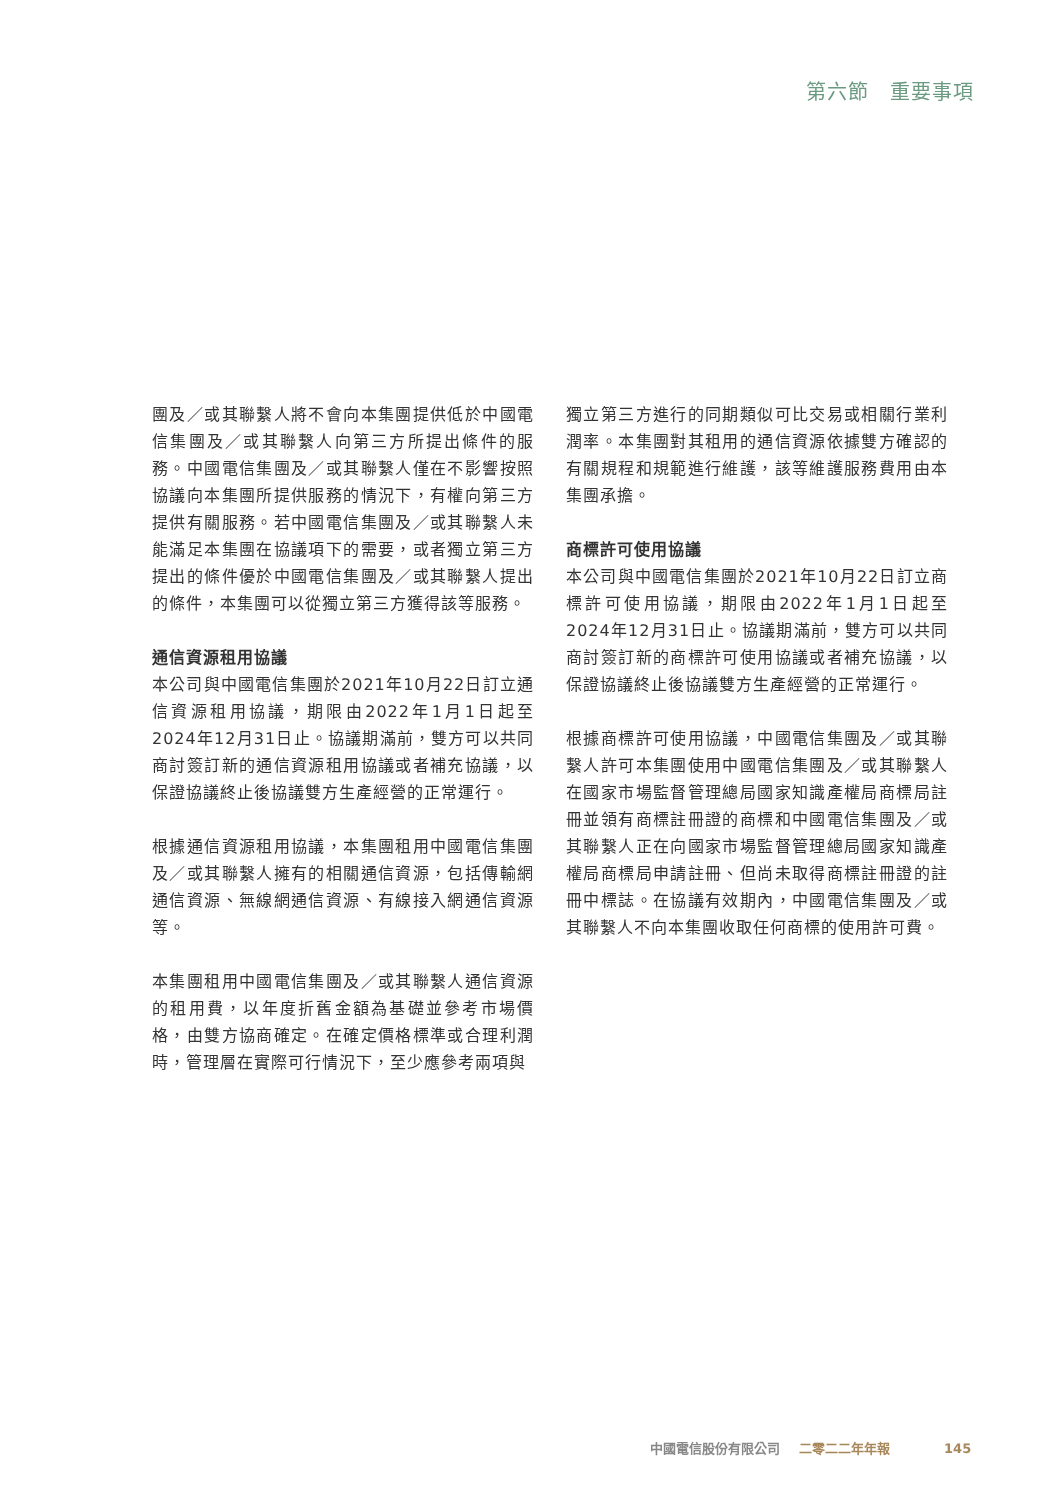第六節　重要事項
團及／或其聯繫人將不會向本集團提供低於中國電信集團及／或其聯繫人向第三方所提出條件的服務。中國電信集團及／或其聯繫人僅在不影響按照協議向本集團所提供服務的情況下，有權向第三方提供有關服務。若中國電信集團及／或其聯繫人未能滿足本集團在協議項下的需要，或者獨立第三方提出的條件優於中國電信集團及／或其聯繫人提出的條件，本集團可以從獨立第三方獲得該等服務。
通信資源租用協議
本公司與中國電信集團於2021年10月22日訂立通信資源租用協議，期限由2022年1月1日起至2024年12月31日止。協議期滿前，雙方可以共同商討簽訂新的通信資源租用協議或者補充協議，以保證協議終止後協議雙方生產經營的正常運行。
根據通信資源租用協議，本集團租用中國電信集團及／或其聯繫人擁有的相關通信資源，包括傳輸網通信資源、無線網通信資源、有線接入網通信資源等。
本集團租用中國電信集團及／或其聯繫人通信資源的租用費，以年度折舊金額為基礎並參考市場價格，由雙方協商確定。在確定價格標準或合理利潤時，管理層在實際可行情況下，至少應參考兩項與
獨立第三方進行的同期類似可比交易或相關行業利潤率。本集團對其租用的通信資源依據雙方確認的有關規程和規範進行維護，該等維護服務費用由本集團承擔。
商標許可使用協議
本公司與中國電信集團於2021年10月22日訂立商標許可使用協議，期限由2022年1月1日起至2024年12月31日止。協議期滿前，雙方可以共同商討簽訂新的商標許可使用協議或者補充協議，以保證協議終止後協議雙方生產經營的正常運行。
根據商標許可使用協議，中國電信集團及／或其聯繫人許可本集團使用中國電信集團及／或其聯繫人在國家市場監督管理總局國家知識產權局商標局註冊並領有商標註冊證的商標和中國電信集團及／或其聯繫人正在向國家市場監督管理總局國家知識產權局商標局申請註冊、但尚未取得商標註冊證的註冊中標誌。在協議有效期內，中國電信集團及／或其聯繫人不向本集團收取任何商標的使用許可費。
中國電信股份有限公司 二零二二年年報 145